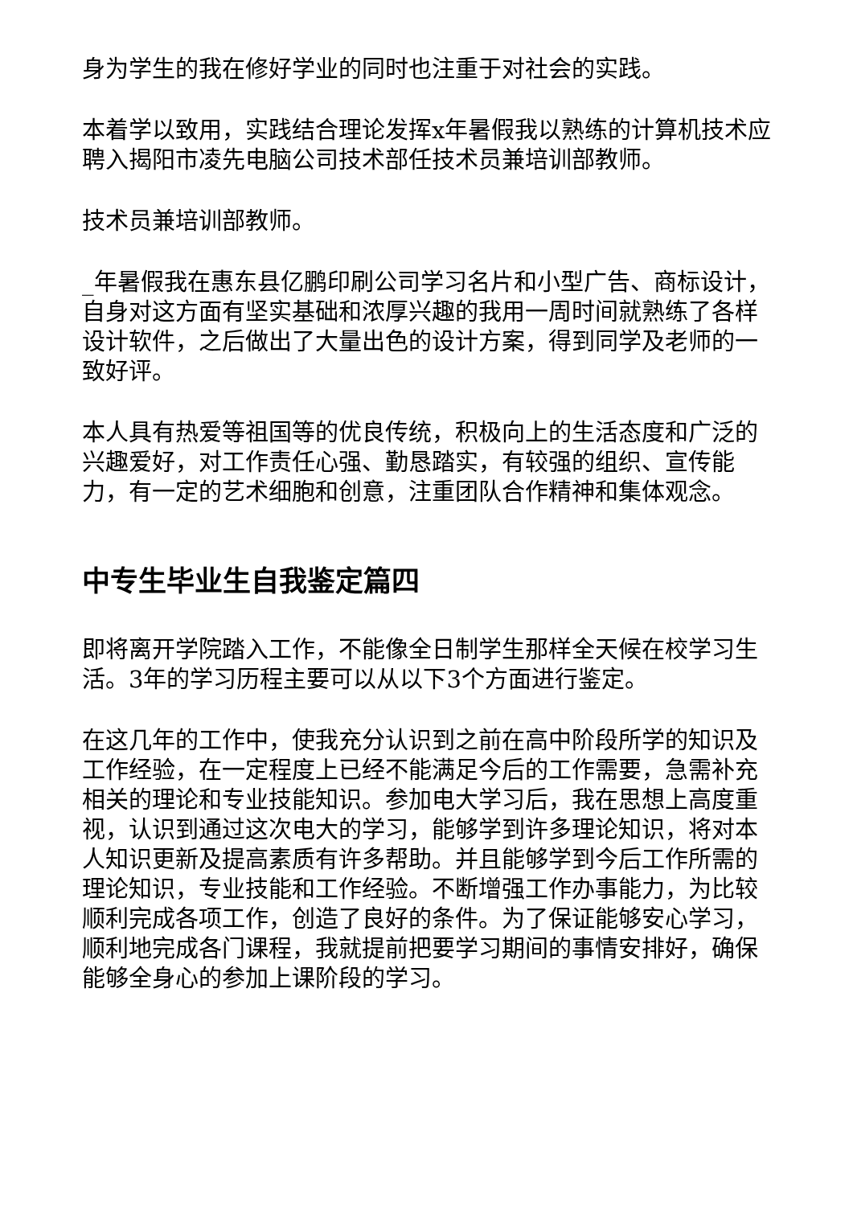身为学生的我在修好学业的同时也注重于对社会的实践。
本着学以致用，实践结合理论发挥x年暑假我以熟练的计算机技术应聘入揭阳市凌先电脑公司技术部任技术员兼培训部教师。
技术员兼培训部教师。
_年暑假我在惠东县亿鹏印刷公司学习名片和小型广告、商标设计，自身对这方面有坚实基础和浓厚兴趣的我用一周时间就熟练了各样设计软件，之后做出了大量出色的设计方案，得到同学及老师的一致好评。
本人具有热爱等祖国等的优良传统，积极向上的生活态度和广泛的兴趣爱好，对工作责任心强、勤恳踏实，有较强的组织、宣传能力，有一定的艺术细胞和创意，注重团队合作精神和集体观念。
中专生毕业生自我鉴定篇四
即将离开学院踏入工作，不能像全日制学生那样全天候在校学习生活。3年的学习历程主要可以从以下3个方面进行鉴定。
在这几年的工作中，使我充分认识到之前在高中阶段所学的知识及工作经验，在一定程度上已经不能满足今后的工作需要，急需补充相关的理论和专业技能知识。参加电大学习后，我在思想上高度重视，认识到通过这次电大的学习，能够学到许多理论知识，将对本人知识更新及提高素质有许多帮助。并且能够学到今后工作所需的理论知识，专业技能和工作经验。不断增强工作办事能力，为比较顺利完成各项工作，创造了良好的条件。为了保证能够安心学习，顺利地完成各门课程，我就提前把要学习期间的事情安排好，确保能够全身心的参加上课阶段的学习。